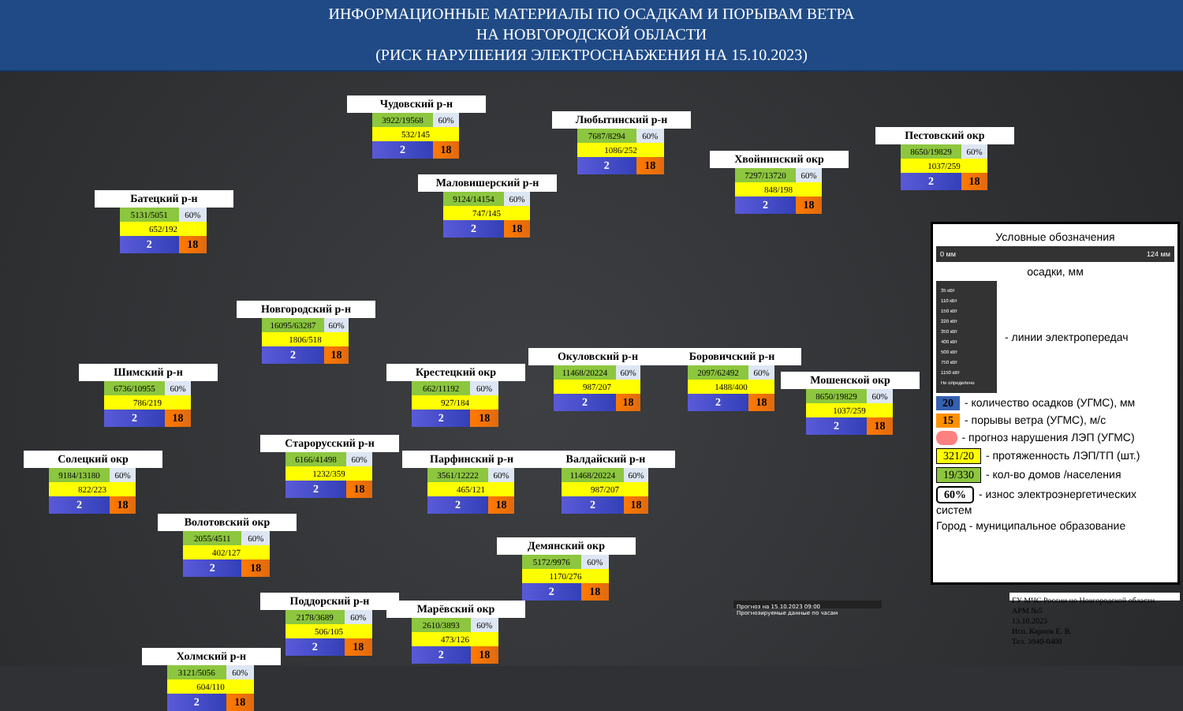ИНФОРМАЦИОННЫЕ МАТЕРИАЛЫ ПО ОСАДКАМ И ПОРЫВАМ ВЕТРА
НА НОВГОРОДСКОЙ ОБЛАСТИ
(РИСК НАРУШЕНИЯ ЭЛЕКТРОСНАБЖЕНИЯ НА 15.10.2023)
Чудовский р-н
| 3922/19568 | 60% |
| 532/145 | |
| 2 | 18 |
Любытинский р-н
| 7687/8294 | 60% |
| 1086/252 | |
| 2 | 18 |
Пестовский окр
| 8650/19829 | 60% |
| 1037/259 | |
| 2 | 18 |
Хвойнинский окр
| 7297/13720 | 60% |
| 848/198 | |
| 2 | 18 |
Маловишерский р-н
| 9124/14154 | 60% |
| 747/145 | |
| 2 | 18 |
Батецкий р-н
| 5131/5051 | 60% |
| 652/192 | |
| 2 | 18 |
Условные обозначения
0 мм 124 мм
осадки, мм
35 кВт
110 кВт
150 кВт
220 кВт
350 кВт
400 кВт
500 кВт
750 кВт
1150 кВт
Не определено
- линии электропередач
20 - количество осадков (УГМС), мм
15 - порывы ветра (УГМС), м/с
- прогноз нарушения ЛЭП (УГМС)
321/20 - протяженность ЛЭП/ТП (шт.)
19/330 - кол-во домов /населения
60% - износ электроэнергетических систем
Город - муниципальное образование
Новгородский р-н
| 16095/63287 | 60% |
| 1806/518 | |
| 2 | 18 |
Окуловский р-н
| 11468/20224 | 60% |
| 987/207 | |
| 2 | 18 |
Боровичский р-н
| 2097/62492 | 60% |
| 1488/400 | |
| 2 | 18 |
Крестецкий окр
| 662/11192 | 60% |
| 927/184 | |
| 2 | 18 |
Шимский р-н
| 6736/10955 | 60% |
| 786/219 | |
| 2 | 18 |
Мошенской окр
| 8650/19829 | 60% |
| 1037/259 | |
| 2 | 18 |
Старорусский р-н
| 6166/41498 | 60% |
| 1232/359 | |
| 2 | 18 |
Солецкий окр
| 9184/13180 | 60% |
| 822/223 | |
| 2 | 18 |
Парфинский р-н
| 3561/12222 | 60% |
| 465/121 | |
| 2 | 18 |
Валдайский р-н
| 11468/20224 | 60% |
| 987/207 | |
| 2 | 18 |
Волотовский окр
| 2055/4511 | 60% |
| 402/127 | |
| 2 | 18 |
Демянский окр
| 5172/9976 | 60% |
| 1170/276 | |
| 2 | 18 |
Поддорский р-н
| 2178/3689 | 60% |
| 506/105 | |
| 2 | 18 |
Марёвский окр
| 2610/3893 | 60% |
| 473/126 | |
| 2 | 18 |
Прогноз на 15.10.2023 09:00
Прогнозируемые данные по часам
ГУ МЧС России по Новгородской области
АРМ №5
13.10.2023
Исп. Карпов Е. В.
Тел. 3940-0400
Холмский р-н
| 3121/5056 | 60% |
| 604/110 | |
| 2 | 18 |